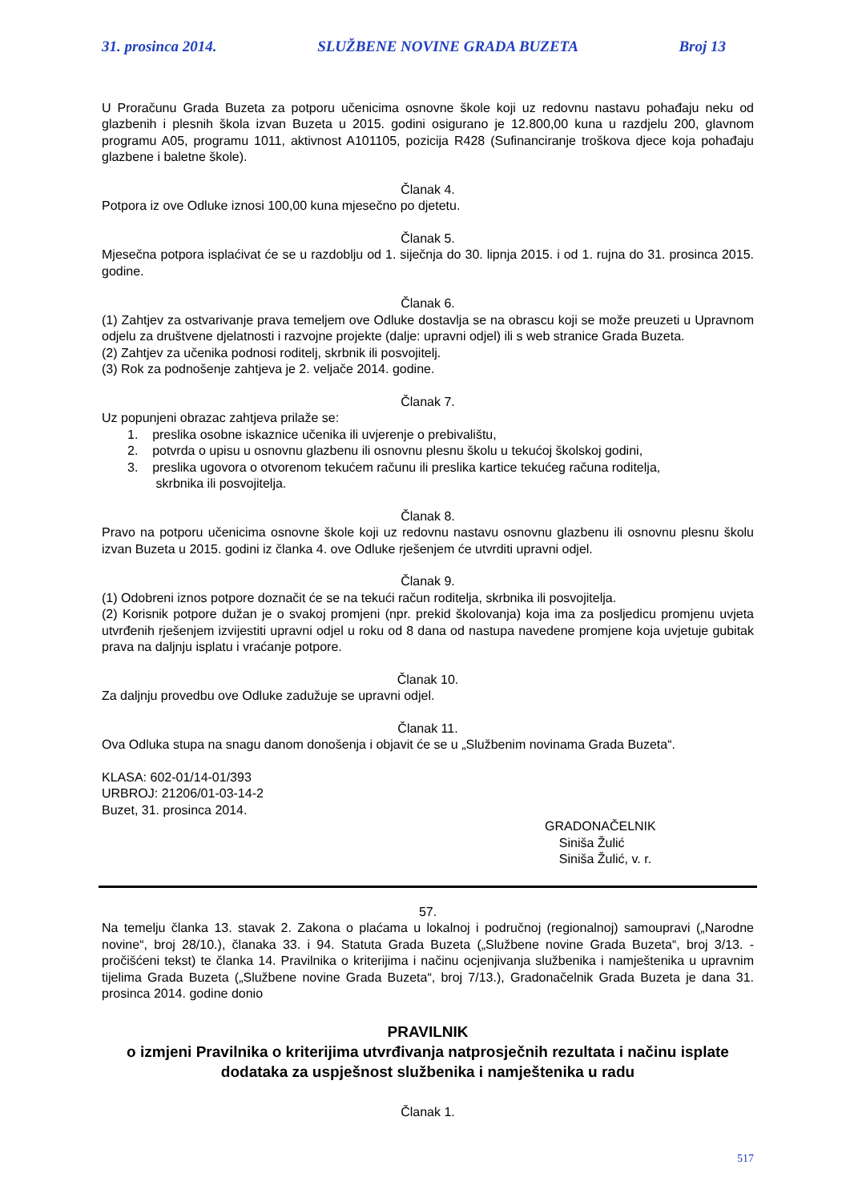31. prosinca 2014. SLUŽBENE NOVINE GRADA BUZETA Broj 13
U Proračunu Grada Buzeta za potporu učenicima osnovne škole koji uz redovnu nastavu pohađaju neku od glazbenih i plesnih škola izvan Buzeta u 2015. godini osigurano je 12.800,00 kuna u razdjelu 200, glavnom programu A05, programu 1011, aktivnost A101105, pozicija R428 (Sufinanciranje troškova djece koja pohađaju glazbene i baletne škole).
Članak 4.
Potpora iz ove Odluke iznosi 100,00 kuna mjesečno po djetetu.
Članak 5.
Mjesečna potpora isplaćivat će se u razdoblju od 1. siječnja do 30. lipnja 2015. i od 1. rujna do 31. prosinca 2015. godine.
Članak 6.
(1) Zahtjev za ostvarivanje prava temeljem ove Odluke dostavlja se na obrascu koji se može preuzeti u Upravnom odjelu za društvene djelatnosti i razvojne projekte (dalje: upravni odjel) ili s web stranice Grada Buzeta.
(2) Zahtjev za učenika podnosi roditelj, skrbnik ili posvojitelj.
(3) Rok za podnošenje zahtjeva je 2. veljače 2014. godine.
Članak 7.
Uz popunjeni obrazac zahtjeva prilaže se:
1. preslika osobne iskaznice učenika ili uvjerenje o prebivalištu,
2. potvrda o upisu u osnovnu glazbenu ili osnovnu plesnu školu u tekućoj školskoj godini,
3. preslika ugovora o otvorenom tekućem računu ili preslika kartice tekućeg računa roditelja,
skrbnika ili posvojitelja.
Članak 8.
Pravo na potporu učenicima osnovne škole koji uz redovnu nastavu osnovnu glazbenu ili osnovnu plesnu školu izvan Buzeta u 2015. godini iz članka 4. ove Odluke rješenjem će utvrditi upravni odjel.
Članak 9.
(1) Odobreni iznos potpore doznačit će se na tekući račun roditelja, skrbnika ili posvojitelja.
(2) Korisnik potpore dužan je o svakoj promjeni (npr. prekid školovanja) koja ima za posljedicu promjenu uvjeta utvrđenih rješenjem izvijestiti upravni odjel u roku od 8 dana od nastupa navedene promjene koja uvjetuje gubitak prava na daljnju isplatu i vraćanje potpore.
Članak 10.
Za daljnju provedbu ove Odluke zadužuje se upravni odjel.
Članak 11.
Ova Odluka stupa na snagu danom donošenja i objavit će se u „Službenim novinama Grada Buzeta“.
KLASA: 602-01/14-01/393
URBROJ: 21206/01-03-14-2
Buzet, 31. prosinca 2014.
GRADONAČELNIK
Siniša Žulić
Siniša Žulić, v. r.
57.
Na temelju članka 13. stavak 2. Zakona o plaćama u lokalnoj i područnoj (regionalnoj) samoupravi („Narodne novine“, broj 28/10.), članaka 33. i 94. Statuta Grada Buzeta („Službene novine Grada Buzeta“, broj 3/13. - pročišćeni tekst) te članka 14. Pravilnika o kriterijima i načinu ocjenjivanja službenika i namještenika u upravnim tijelima Grada Buzeta („Službene novine Grada Buzeta“, broj 7/13.), Gradonačelnik Grada Buzeta je dana 31. prosinca 2014. godine donio
PRAVILNIK
o izmjeni Pravilnika o kriterijima utvrđivanja natprosječnih rezultata i načinu isplate dodataka za uspješnost službenika i namještenika u radu
Članak 1.
517